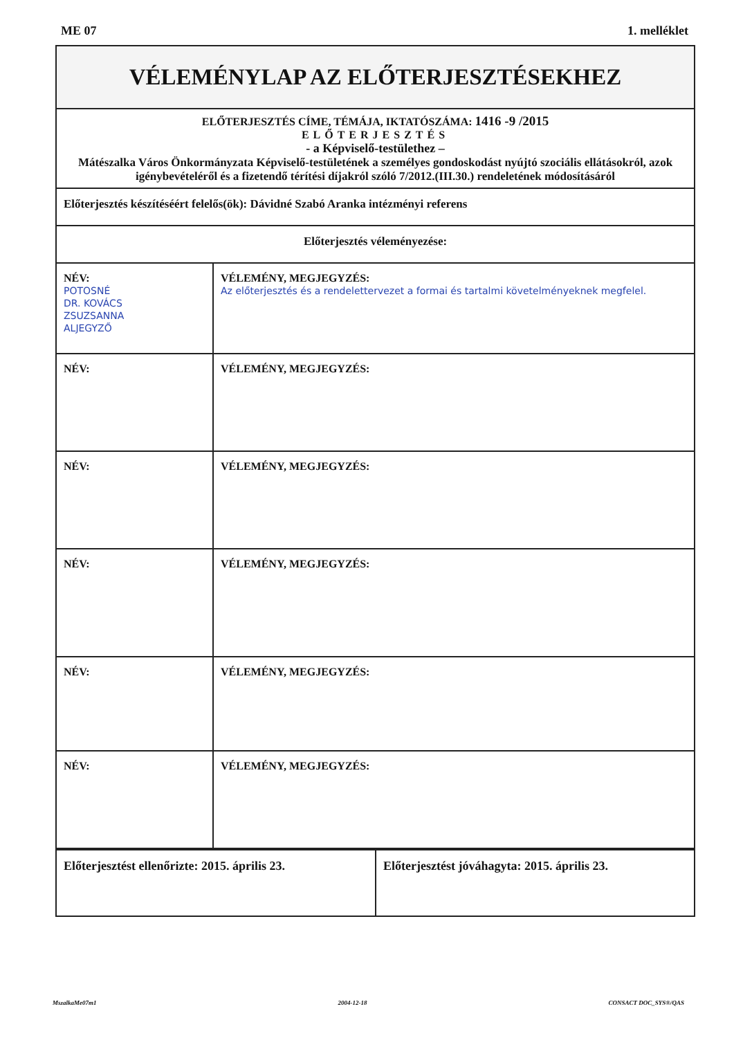ME 07 1. melléklet
| VÉLEMÉNYLAP AZ ELŐTERJESZTÉSEKHEZ | |
| ELŐTERJESZTÉS CÍME, TÉMÁJA, IKTATÓSZÁMA: 1416 -9 /2015 ELŐTERJESZTÉS - a Képviselő-testülethez – Mátészalka Város Önkormányzata Képviselő-testületének a személyes gondoskodást nyújtó szociális ellátásokról, azok igénybevételéről és a fizetendő térítési díjakról szóló 7/2012.(III.30.) rendeletének módosításáról | |
| Előterjesztés készítéséért felelős(ök): Dávidné Szabó Aranka intézményi referens | |
| Előterjesztés véleményezése: | |
| NÉV: POTOSNÉ DR. KOVÁCS ZSUZSANNA ALJEGYZŐ | VÉLEMÉNY, MEGJEGYZÉS: Az előterjesztés és a rendelettervezet a formai és tartalmi követelményeknek megfelel. |
| NÉV: | VÉLEMÉNY, MEGJEGYZÉS: |
| NÉV: | VÉLEMÉNY, MEGJEGYZÉS: |
| NÉV: | VÉLEMÉNY, MEGJEGYZÉS: |
| NÉV: | VÉLEMÉNY, MEGJEGYZÉS: |
| NÉV: | VÉLEMÉNY, MEGJEGYZÉS: |
| Előterjesztést ellenőrizte: 2015. április 23. | Előterjesztést jóváhagyta: 2015. április 23. |
MszalkaMe07m1 2004-12-18 CONSACT DOC_SYS®/QAS